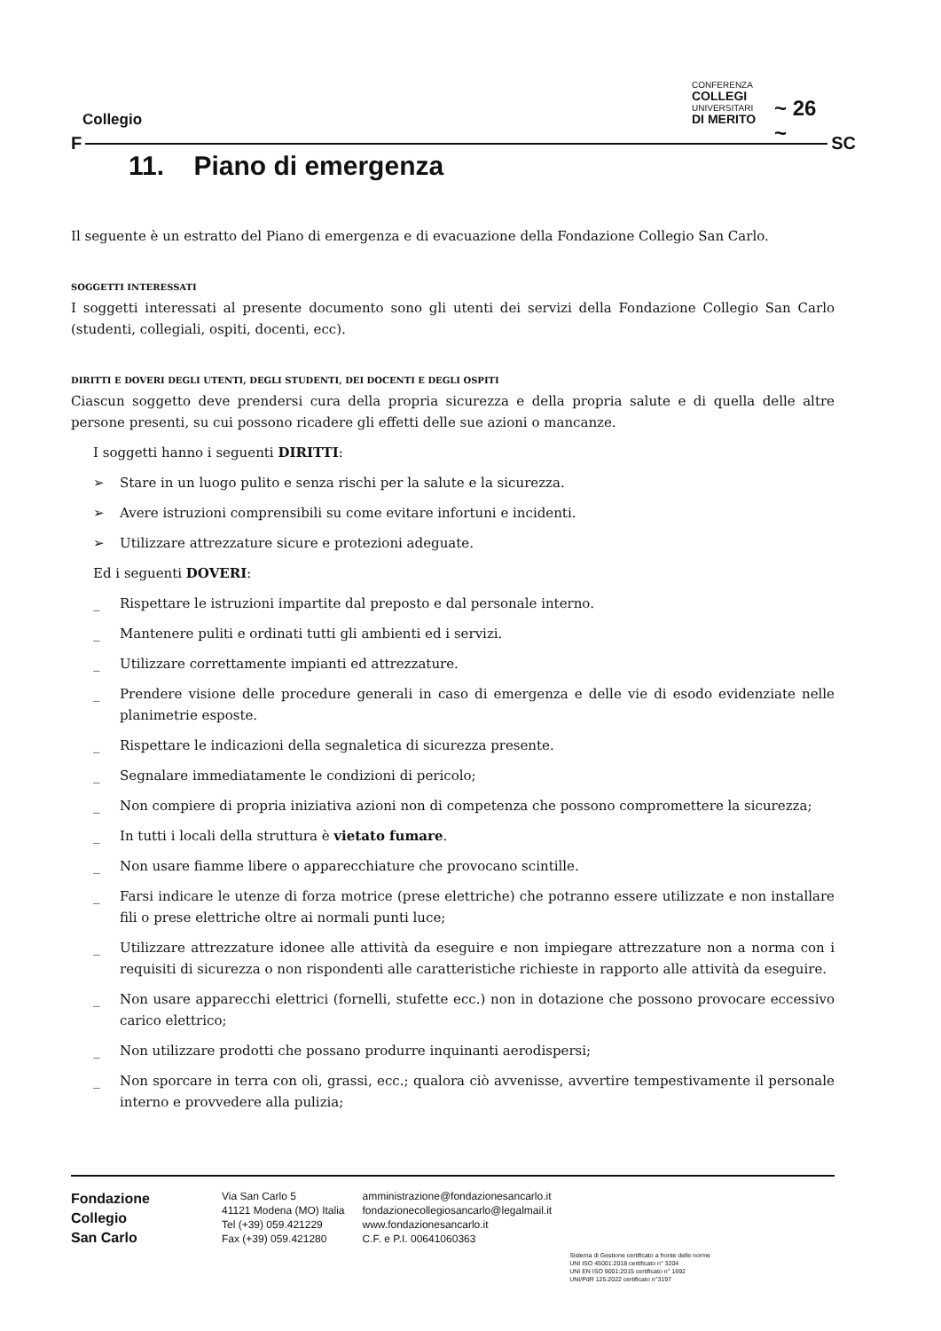Collegio
CONFERENZA
COLLEGI
UNIVERSITARI
DI MERITO
~ 26 ~
F SC
11. Piano di emergenza
Il seguente è un estratto del Piano di emergenza e di evacuazione della Fondazione Collegio San Carlo.
SOGGETTI INTERESSATI
I soggetti interessati al presente documento sono gli utenti dei servizi della Fondazione Collegio San Carlo (studenti, collegiali, ospiti, docenti, ecc).
DIRITTI E DOVERI DEGLI UTENTI, DEGLI STUDENTI, DEI DOCENTI E DEGLI OSPITI
Ciascun soggetto deve prendersi cura della propria sicurezza e della propria salute e di quella delle altre persone presenti, su cui possono ricadere gli effetti delle sue azioni o mancanze.
I soggetti hanno i seguenti DIRITTI:
➢ Stare in un luogo pulito e senza rischi per la salute e la sicurezza.
➢ Avere istruzioni comprensibili su come evitare infortuni e incidenti.
➢ Utilizzare attrezzature sicure e protezioni adeguate.
Ed i seguenti DOVERI:
_ Rispettare le istruzioni impartite dal preposto e dal personale interno.
_ Mantenere puliti e ordinati tutti gli ambienti ed i servizi.
_ Utilizzare correttamente impianti ed attrezzature.
_ Prendere visione delle procedure generali in caso di emergenza e delle vie di esodo evidenziate nelle planimetrie esposte.
_ Rispettare le indicazioni della segnaletica di sicurezza presente.
_ Segnalare immediatamente le condizioni di pericolo;
_ Non compiere di propria iniziativa azioni non di competenza che possono compromettere la sicurezza;
_ In tutti i locali della struttura è vietato fumare.
_ Non usare fiamme libere o apparecchiature che provocano scintille.
_ Farsi indicare le utenze di forza motrice (prese elettriche) che potranno essere utilizzate e non installare fili o prese elettriche oltre ai normali punti luce;
_ Utilizzare attrezzature idonee alle attività da eseguire e non impiegare attrezzature non a norma con i requisiti di sicurezza o non rispondenti alle caratteristiche richieste in rapporto alle attività da eseguire.
_ Non usare apparecchi elettrici (fornelli, stufette ecc.) non in dotazione che possono provocare eccessivo carico elettrico;
_ Non utilizzare prodotti che possano produrre inquinanti aerodispersi;
_ Non sporcare in terra con oli, grassi, ecc.; qualora ciò avvenisse, avvertire tempestivamente il personale interno e provvedere alla pulizia;
Fondazione
Collegio
San Carlo
Via San Carlo 5
41121 Modena (MO) Italia
Tel (+39) 059.421229
Fax (+39) 059.421280
amministrazione@fondazionesancarlo.it
fondazionecollegiosancarlo@legalmail.it
www.fondazionesancarlo.it
C.F. e P.I. 00641060363
Sistema di Gestione certificato a fronte delle norme
UNI ISO 45001:2018 certificato n° 3204
UNI EN ISO 9001:2015 certificato n° 1692
UNI/PdR 125:2022 certificato n°3197